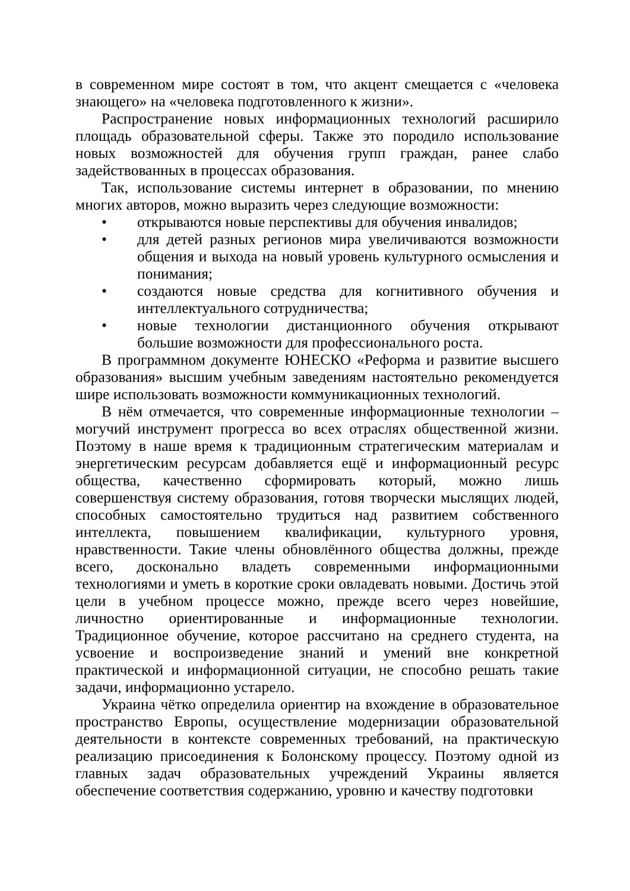в современном мире состоят в том, что акцент смещается с «человека знающего» на «человека подготовленного к жизни».
Распространение новых информационных технологий расширило площадь образовательной сферы. Также это породило использование новых возможностей для обучения групп граждан, ранее слабо задействованных в процессах образования.
Так, использование системы интернет в образовании, по мнению многих авторов, можно выразить через следующие возможности:
• открываются новые перспективы для обучения инвалидов;
• для детей разных регионов мира увеличиваются возможности общения и выхода на новый уровень культурного осмысления и понимания;
• создаются новые средства для когнитивного обучения и интеллектуального сотрудничества;
• новые технологии дистанционного обучения открывают большие возможности для профессионального роста.
В программном документе ЮНЕСКО «Реформа и развитие высшего образования» высшим учебным заведениям настоятельно рекомендуется шире использовать возможности коммуникационных технологий.
В нём отмечается, что современные информационные технологии – могучий инструмент прогресса во всех отраслях общественной жизни. Поэтому в наше время к традиционным стратегическим материалам и энергетическим ресурсам добавляется ещё и информационный ресурс общества, качественно сформировать который, можно лишь совершенствуя систему образования, готовя творчески мыслящих людей, способных самостоятельно трудиться над развитием собственного интеллекта, повышением квалификации, культурного уровня, нравственности. Такие члены обновлённого общества должны, прежде всего, досконально владеть современными информационными технологиями и уметь в короткие сроки овладевать новыми. Достичь этой цели в учебном процессе можно, прежде всего через новейшие, личностно ориентированные и информационные технологии. Традиционное обучение, которое рассчитано на среднего студента, на усвоение и воспроизведение знаний и умений вне конкретной практической и информационной ситуации, не способно решать такие задачи, информационно устарело.
Украина чётко определила ориентир на вхождение в образовательное пространство Европы, осуществление модернизации образовательной деятельности в контексте современных требований, на практическую реализацию присоединения к Болонскому процессу. Поэтому одной из главных задач образовательных учреждений Украины является обеспечение соответствия содержанию, уровню и качеству подготовки